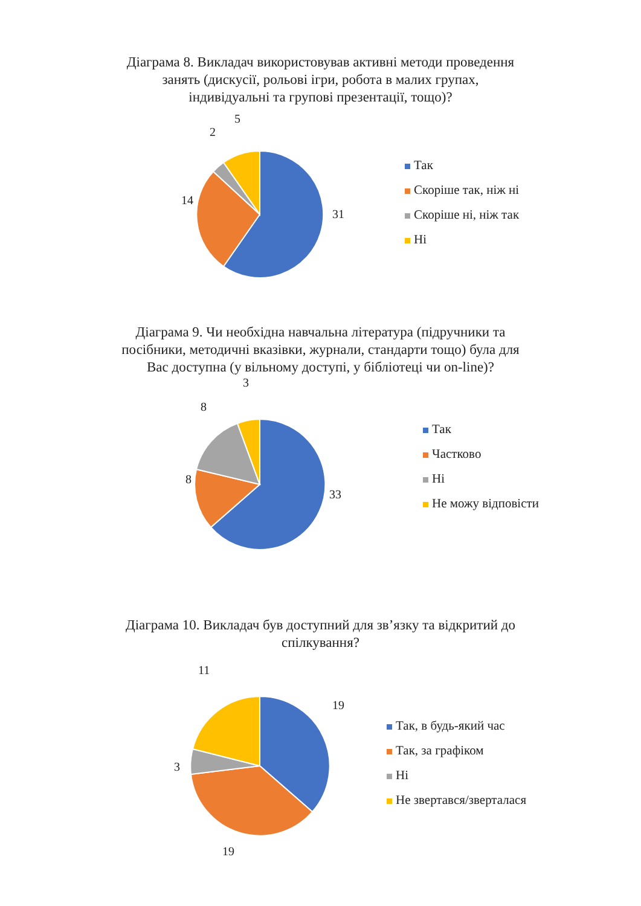Діаграма 8. Викладач використовував активні методи проведення занять (дискусії, рольові ігри, робота в малих групах, індивідуальні та групові презентації, тощо)?
5
2
14
31
Так
Скоріше так, ніж ні
Скоріше ні, ніж так
Ні
Діаграма 9. Чи необхідна навчальна література (підручники та посібники, методичні вказівки, журнали, стандарти тощо) була для Вас доступна (у вільному доступі, у бібліотеці чи on-line)?
3
8
8
33
Так
Частково
Ні
Не можу відповісти
Діаграма 10. Викладач був доступний для зв’язку та відкритий до спілкування?
11
19
3
19
Так, в будь-який час
Так, за графіком
Ні
Не звертався/зверталася